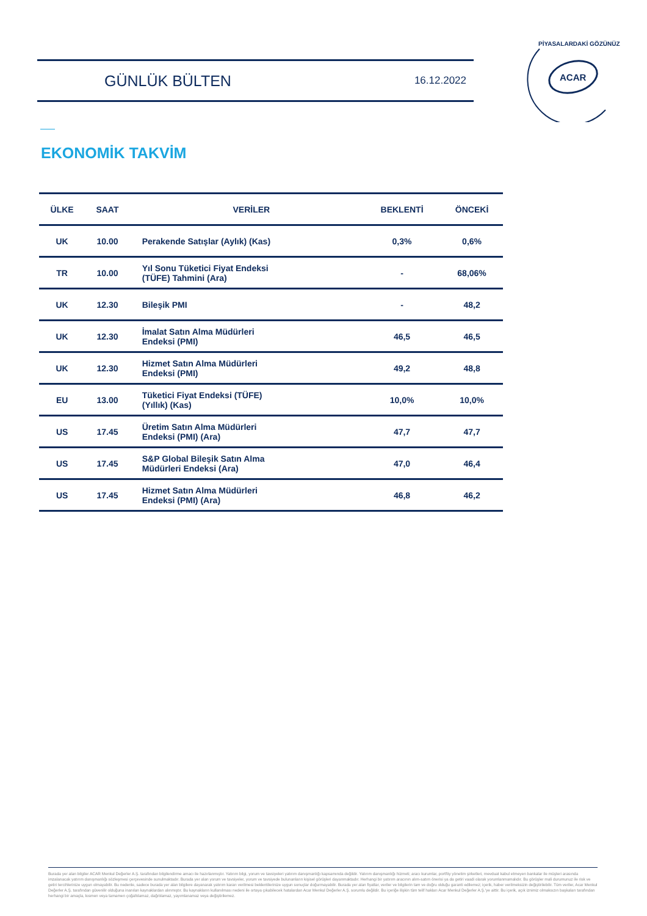GÜNLÜK BÜLTEN 16.12.2022
ACAR
PİYASALARDAKİ GÖZÜNÜZ
EKONOMİK TAKVİM
| ÜLKE | SAAT | VERİLER | BEKLENTİ | ÖNCEKİ |
| --- | --- | --- | --- | --- |
| UK | 10.00 | Perakende Satışlar (Aylık) (Kas) | 0,3% | 0,6% |
| TR | 10.00 | Yıl Sonu Tüketici Fiyat Endeksi (TÜFE) Tahmini (Ara) | - | 68,06% |
| UK | 12.30 | Bileşik PMI | - | 48,2 |
| UK | 12.30 | İmalat Satın Alma Müdürleri Endeksi (PMI) | 46,5 | 46,5 |
| UK | 12.30 | Hizmet Satın Alma Müdürleri Endeksi (PMI) | 49,2 | 48,8 |
| EU | 13.00 | Tüketici Fiyat Endeksi (TÜFE) (Yıllık) (Kas) | 10,0% | 10,0% |
| US | 17.45 | Üretim Satın Alma Müdürleri Endeksi (PMI) (Ara) | 47,7 | 47,7 |
| US | 17.45 | S&P Global Bileşik Satın Alma Müdürleri Endeksi (Ara) | 47,0 | 46,4 |
| US | 17.45 | Hizmet Satın Alma Müdürleri Endeksi (PMI) (Ara) | 46,8 | 46,2 |
Burada yer alan bilgiler ACAR Menkul Değerler A.Ş. tarafından bilgilendirme amacı ile hazırlanmıştır. Yatırım bilgi, yorum ve tavsiyeleri yatırım danışmanlığı kapsamında değildir. Yatırım danışmanlığı hizmeti; aracı kurumlar, portföy yönetim şirketleri, mevduat kabul etmeyen bankalar ile müşteri arasında imzalanacak yatırım danışmanlığı sözleşmesi çerçevesinde sunulmaktadır. Burada yer alan yorum ve tavsiyeler, yorum ve tavsiyede bulunanların kişisel görüşleri dayanmaktadır. Herhangi bir yatırım aracının alım-satım önerisi ya da getiri vaadi olarak yorumlanmamalıdır. Bu görüşler mali durumunuz ile risk ve getiri tercihlerinize uygun olmayabilir. Bu nedenle, sadece burada yer alan bilgilere dayanarak yatırım kararı verilmesi beklentilerinize uygun sonuçlar doğurmayabilir. Burada yer alan fiyatlar, veriler ve bilgilerin tam ve doğru olduğu garanti edilemez; içerik, haber verilmeksizin değiştirilebilir. Tüm veriler, Acar Menkul Değerler A.Ş. tarafından güvenilir olduğuna inanılan kaynaklardan alınmıştır. Bu kaynakların kullanılması nedeni ile ortaya çıkabilecek hatalardan Acar Menkul Değerler A.Ş. sorumlu değildir. Bu içeriğe ilişkin tüm telif hakları Acar Menkul Değerler A.Ş.'ye aittir. Bu içerik, açık iznimiz olmaksızın başkaları tarafından herhangi bir amaçla, kısmen veya tamamen çoğaltılamaz, dağıtılamaz, yayımlanamaz veya değiştirilemez.